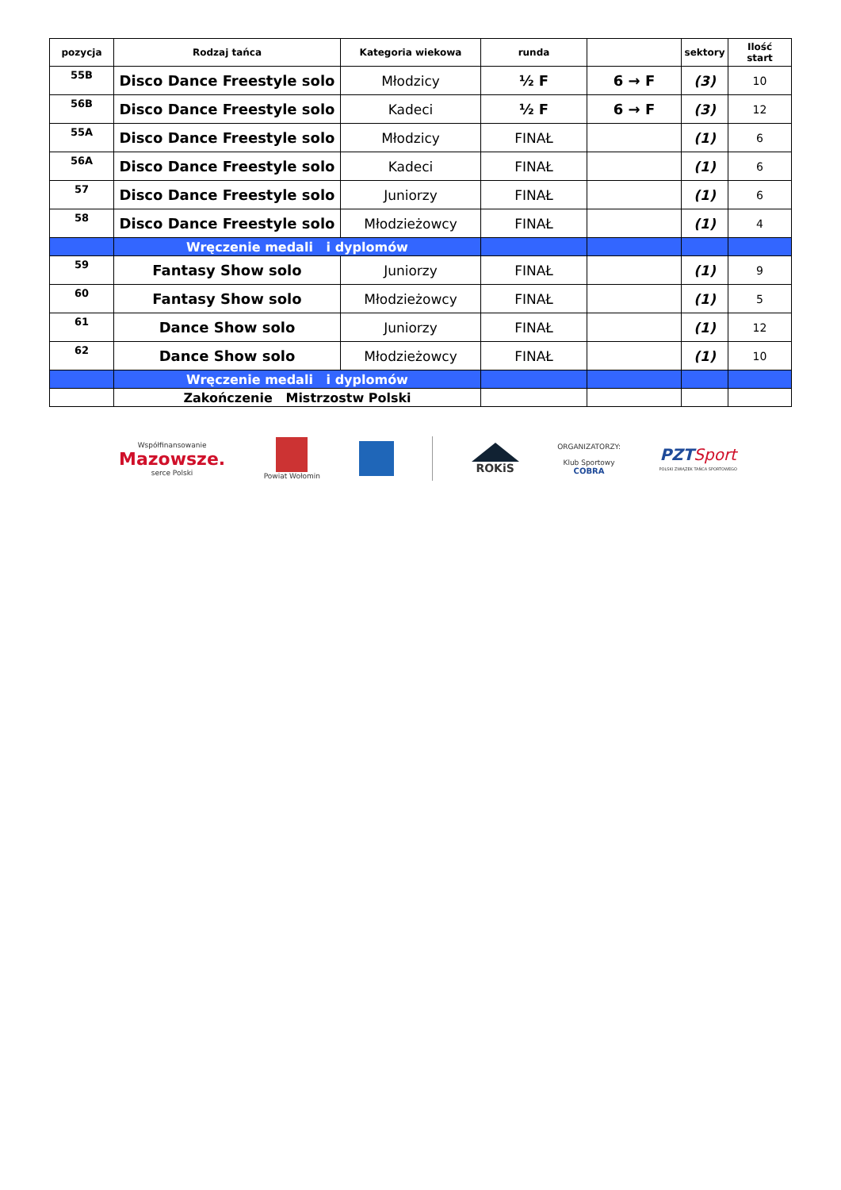| pozycja | Rodzaj tańca | Kategoria wiekowa | runda | | sektory | Ilość start |
| --- | --- | --- | --- | --- | --- | --- |
| 55B | Disco Dance Freestyle solo | Młodzicy | ½ F | 6 → F | (3) | 10 |
| 56B | Disco Dance Freestyle solo | Kadeci | ½ F | 6 → F | (3) | 12 |
| 55A | Disco Dance Freestyle solo | Młodzicy | FINAŁ | | (1) | 6 |
| 56A | Disco Dance Freestyle solo | Kadeci | FINAŁ | | (1) | 6 |
| 57 | Disco Dance Freestyle solo | Juniorzy | FINAŁ | | (1) | 6 |
| 58 | Disco Dance Freestyle solo | Młodzieżowcy | FINAŁ | | (1) | 4 |
| | Wręczenie medali i dyplomów | | | | | |
| 59 | Fantasy Show solo | Juniorzy | FINAŁ | | (1) | 9 |
| 60 | Fantasy Show solo | Młodzieżowcy | FINAŁ | | (1) | 5 |
| 61 | Dance Show solo | Juniorzy | FINAŁ | | (1) | 12 |
| 62 | Dance Show solo | Młodzieżowcy | FINAŁ | | (1) | 10 |
| | Wręczenie medali i dyplomów | | | | | |
| | Zakończenie Mistrzostw Polski | | | | | |
Współfinansowanie
Mazowsze.
serce Polski
Powiat Wołomin
ROKiS
ORGANIZATORZY:
Klub Sportowy
COBRA
PZT Sport
POLSKI ZWIĄZEK TAŃCA SPORTOWEGO